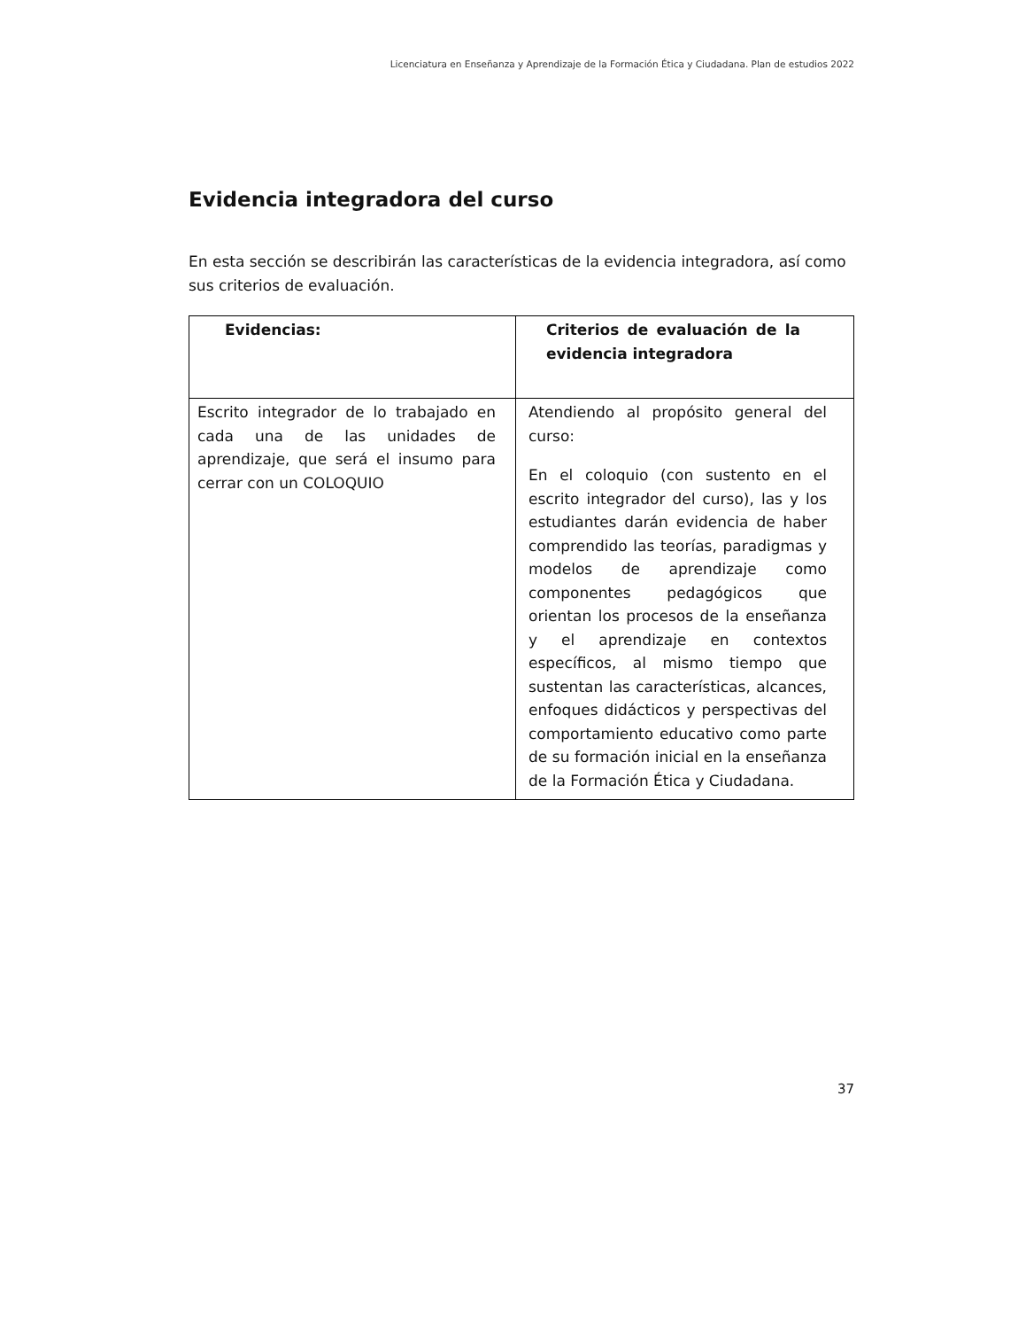Licenciatura en Enseñanza y Aprendizaje de la Formación Ética y Ciudadana. Plan de estudios 2022
Evidencia integradora del curso
En esta sección se describirán las características de la evidencia integradora, así como sus criterios de evaluación.
| Evidencias: | Criterios de evaluación de la evidencia integradora |
| --- | --- |
| Escrito integrador de lo trabajado en cada una de las unidades de aprendizaje, que será el insumo para cerrar con un COLOQUIO | Atendiendo al propósito general del curso: En el coloquio (con sustento en el escrito integrador del curso), las y los estudiantes darán evidencia de haber comprendido las teorías, paradigmas y modelos de aprendizaje como componentes pedagógicos que orientan los procesos de la enseñanza y el aprendizaje en contextos específicos, al mismo tiempo que sustentan las características, alcances, enfoques didácticos y perspectivas del comportamiento educativo como parte de su formación inicial en la enseñanza de la Formación Ética y Ciudadana. |
37